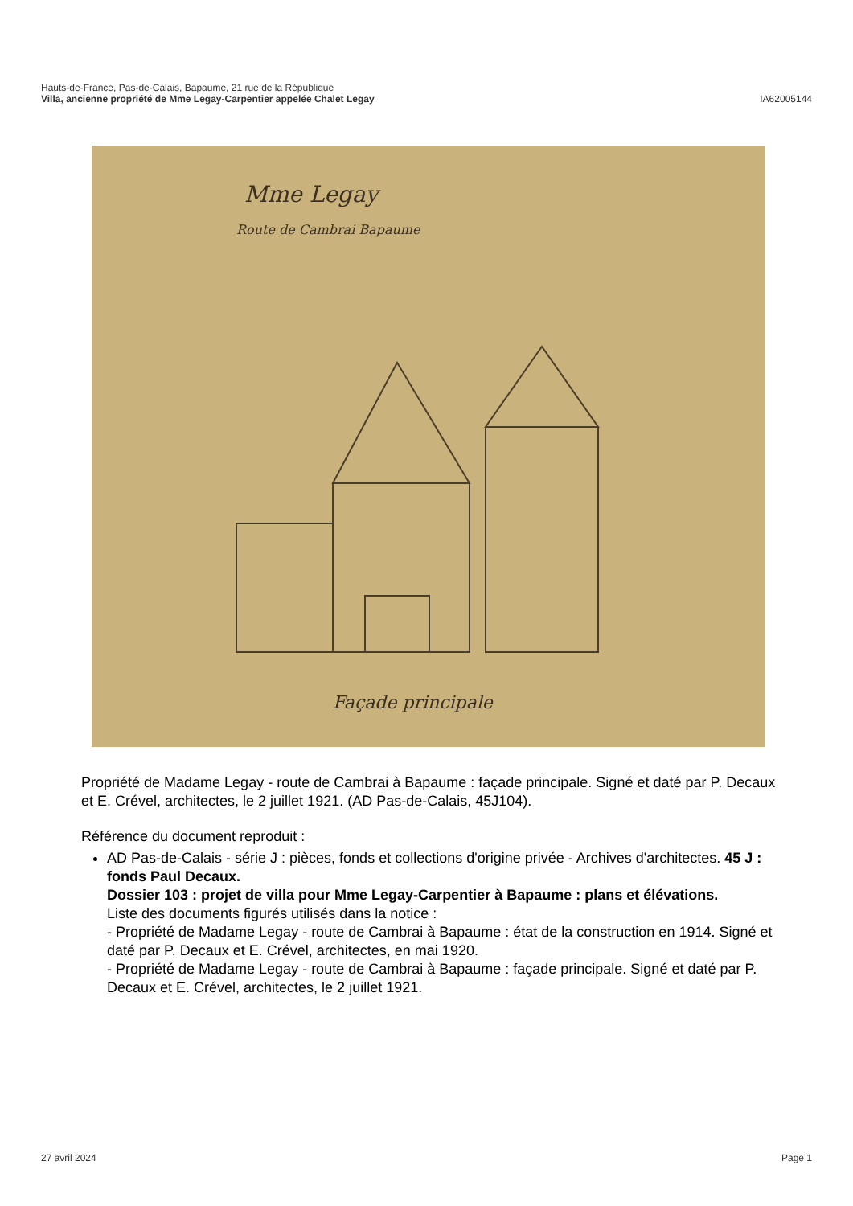Hauts-de-France, Pas-de-Calais, Bapaume, 21 rue de la République
Villa, ancienne propriété de Mme Legay-Carpentier appelée Chalet Legay IA62005144
Mme Legay
Route de Cambrai Bapaume
Façade principale
Propriété de Madame Legay - route de Cambrai à Bapaume : façade principale. Signé et daté par P. Decaux et E. Crével, architectes, le 2 juillet 1921. (AD Pas-de-Calais, 45J104).
Référence du document reproduit :
AD Pas-de-Calais - série J : pièces, fonds et collections d'origine privée - Archives d'architectes. 45 J : fonds Paul Decaux.
Dossier 103 : projet de villa pour Mme Legay-Carpentier à Bapaume : plans et élévations.
Liste des documents figurés utilisés dans la notice :
- Propriété de Madame Legay - route de Cambrai à Bapaume : état de la construction en 1914. Signé et daté par P. Decaux et E. Crével, architectes, en mai 1920.
- Propriété de Madame Legay - route de Cambrai à Bapaume : façade principale. Signé et daté par P. Decaux et E. Crével, architectes, le 2 juillet 1921.
27 avril 2024 Page 1